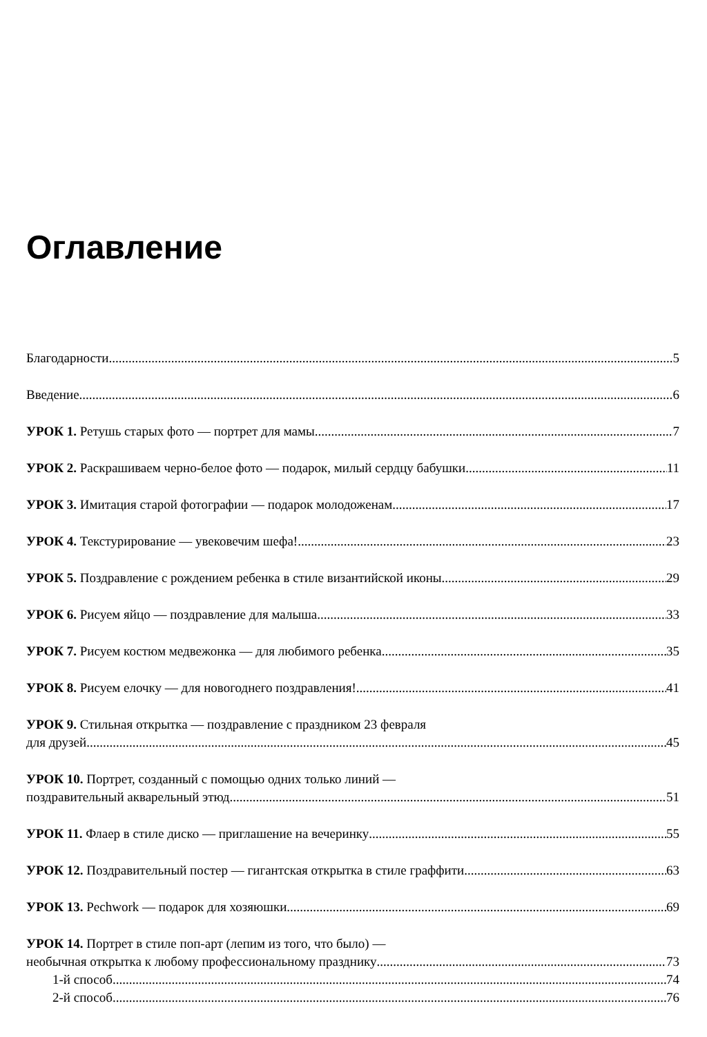Оглавление
Благодарности 5
Введение 6
УРОК 1. Ретушь старых фото — портрет для мамы 7
УРОК 2. Раскрашиваем черно-белое фото — подарок, милый сердцу бабушки 11
УРОК 3. Имитация старой фотографии — подарок молодоженам 17
УРОК 4. Текстурирование — увековечим шефа! 23
УРОК 5. Поздравление с рождением ребенка в стиле византийской иконы 29
УРОК 6. Рисуем яйцо — поздравление для малыша 33
УРОК 7. Рисуем костюм медвежонка — для любимого ребенка 35
УРОК 8. Рисуем елочку — для новогоднего поздравления! 41
УРОК 9. Стильная открытка — поздравление с праздником 23 февраля
для друзей 45
УРОК 10. Портрет, созданный с помощью одних только линий —
поздравительный акварельный этюд 51
УРОК 11. Флаер в стиле диско — приглашение на вечеринку 55
УРОК 12. Поздравительный постер — гигантская открытка в стиле граффити 63
УРОК 13. Pechwork — подарок для хозяюшки 69
УРОК 14. Портрет в стиле поп-арт (лепим из того, что было) —
необычная открытка к любому профессиональному празднику 73
1-й способ 74
2-й способ 76